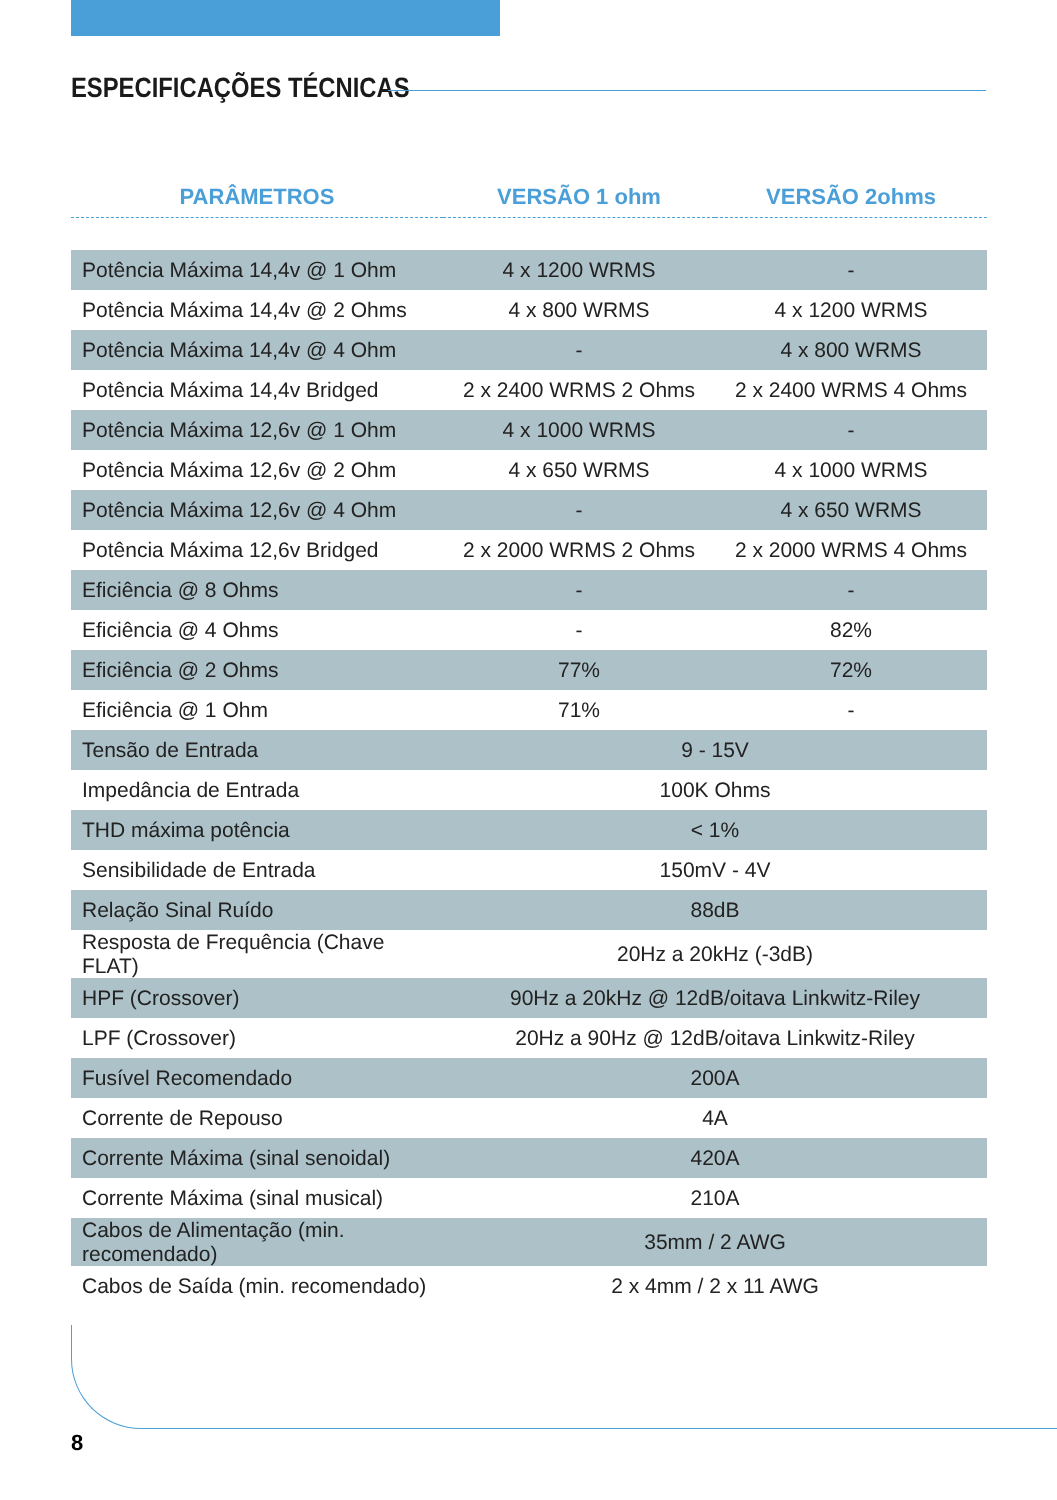ESPECIFICAÇÕES TÉCNICAS
| PARÂMETROS | VERSÃO 1 ohm | VERSÃO 2ohms |
| --- | --- | --- |
| Potência Máxima 14,4v @ 1 Ohm | 4 x 1200 WRMS | - |
| Potência Máxima 14,4v @ 2 Ohms | 4 x 800 WRMS | 4 x 1200 WRMS |
| Potência Máxima 14,4v @ 4 Ohm | - | 4 x 800 WRMS |
| Potência Máxima 14,4v Bridged | 2 x 2400 WRMS 2 Ohms | 2 x 2400 WRMS 4 Ohms |
| Potência Máxima 12,6v @ 1 Ohm | 4 x 1000 WRMS | - |
| Potência Máxima 12,6v @ 2 Ohm | 4 x 650 WRMS | 4 x 1000 WRMS |
| Potência Máxima 12,6v @ 4 Ohm | - | 4 x 650 WRMS |
| Potência Máxima 12,6v Bridged | 2 x 2000 WRMS 2 Ohms | 2 x 2000 WRMS 4 Ohms |
| Eficiência @ 8 Ohms | - | - |
| Eficiência @ 4 Ohms | - | 82% |
| Eficiência @ 2 Ohms | 77% | 72% |
| Eficiência @ 1 Ohm | 71% | - |
| Tensão de Entrada | 9 - 15V | |
| Impedância de Entrada | 100K Ohms | |
| THD máxima potência | < 1% | |
| Sensibilidade de Entrada | 150mV - 4V | |
| Relação Sinal Ruído | 88dB | |
| Resposta de Frequência (Chave FLAT) | 20Hz a 20kHz (-3dB) | |
| HPF (Crossover) | 90Hz a 20kHz @ 12dB/oitava Linkwitz-Riley | |
| LPF (Crossover) | 20Hz a 90Hz @ 12dB/oitava Linkwitz-Riley | |
| Fusível Recomendado | 200A | |
| Corrente de Repouso | 4A | |
| Corrente Máxima (sinal senoidal) | 420A | |
| Corrente Máxima (sinal musical) | 210A | |
| Cabos de Alimentação (min. recomendado) | 35mm / 2 AWG | |
| Cabos de Saída (min. recomendado) | 2 x 4mm / 2 x 11 AWG | |
8